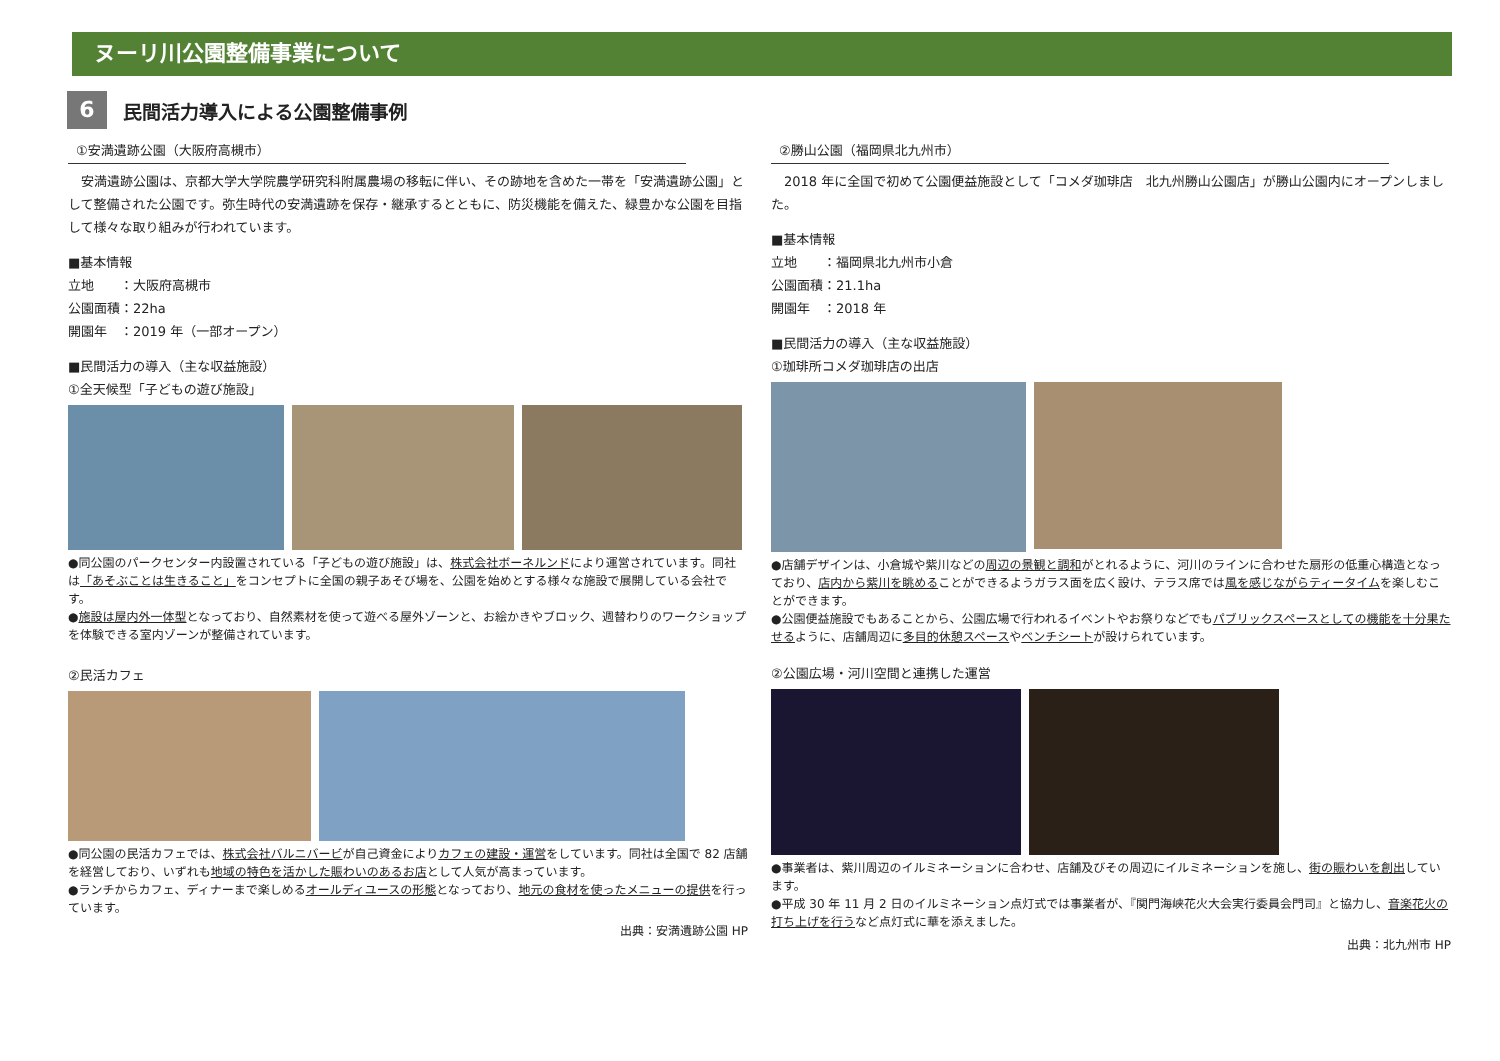ヌーリ川公園整備事業について
6
民間活力導入による公園整備事例
①安満遺跡公園（大阪府高槻市）
　安満遺跡公園は、京都大学大学院農学研究科附属農場の移転に伴い、その跡地を含めた一帯を「安満遺跡公園」として整備された公園です。弥生時代の安満遺跡を保存・継承するとともに、防災機能を備えた、緑豊かな公園を目指して様々な取り組みが行われています。
■基本情報
立地　　：大阪府高槻市
公園面積：22ha
開園年　：2019 年（一部オープン）
■民間活力の導入（主な収益施設）
①全天候型「子どもの遊び施設」
●同公園のパークセンター内設置されている「子どもの遊び施設」は、株式会社ボーネルンドにより運営されています。同社は「あそぶことは生きること」をコンセプトに全国の親子あそび場を、公園を始めとする様々な施設で展開している会社です。
●施設は屋内外一体型となっており、自然素材を使って遊べる屋外ゾーンと、お絵かきやブロック、週替わりのワークショップを体験できる室内ゾーンが整備されています。
②民活カフェ
●同公園の民活カフェでは、株式会社バルニバービが自己資金によりカフェの建設・運営をしています。同社は全国で 82 店舗を経営しており、いずれも地域の特色を活かした賑わいのあるお店として人気が高まっています。
●ランチからカフェ、ディナーまで楽しめるオールディユースの形態となっており、地元の食材を使ったメニューの提供を行っています。
出典：安満遺跡公園 HP
②勝山公園（福岡県北九州市）
　2018 年に全国で初めて公園便益施設として「コメダ珈琲店　北九州勝山公園店」が勝山公園内にオープンしました。
■基本情報
立地　　：福岡県北九州市小倉
公園面積：21.1ha
開園年　：2018 年
■民間活力の導入（主な収益施設）
①珈琲所コメダ珈琲店の出店
●店舗デザインは、小倉城や紫川などの周辺の景観と調和がとれるように、河川のラインに合わせた扇形の低重心構造となっており、店内から紫川を眺めることができるようガラス面を広く設け、テラス席では風を感じながらティータイムを楽しむことができます。
●公園便益施設でもあることから、公園広場で行われるイベントやお祭りなどでもパブリックスペースとしての機能を十分果たせるように、店舗周辺に多目的休憩スペースやベンチシートが設けられています。
②公園広場・河川空間と連携した運営
●事業者は、紫川周辺のイルミネーションに合わせ、店舗及びその周辺にイルミネーションを施し、街の賑わいを創出しています。
●平成 30 年 11 月 2 日のイルミネーション点灯式では事業者が、『関門海峡花火大会実行委員会門司』と協力し、音楽花火の打ち上げを行うなど点灯式に華を添えました。
出典：北九州市 HP